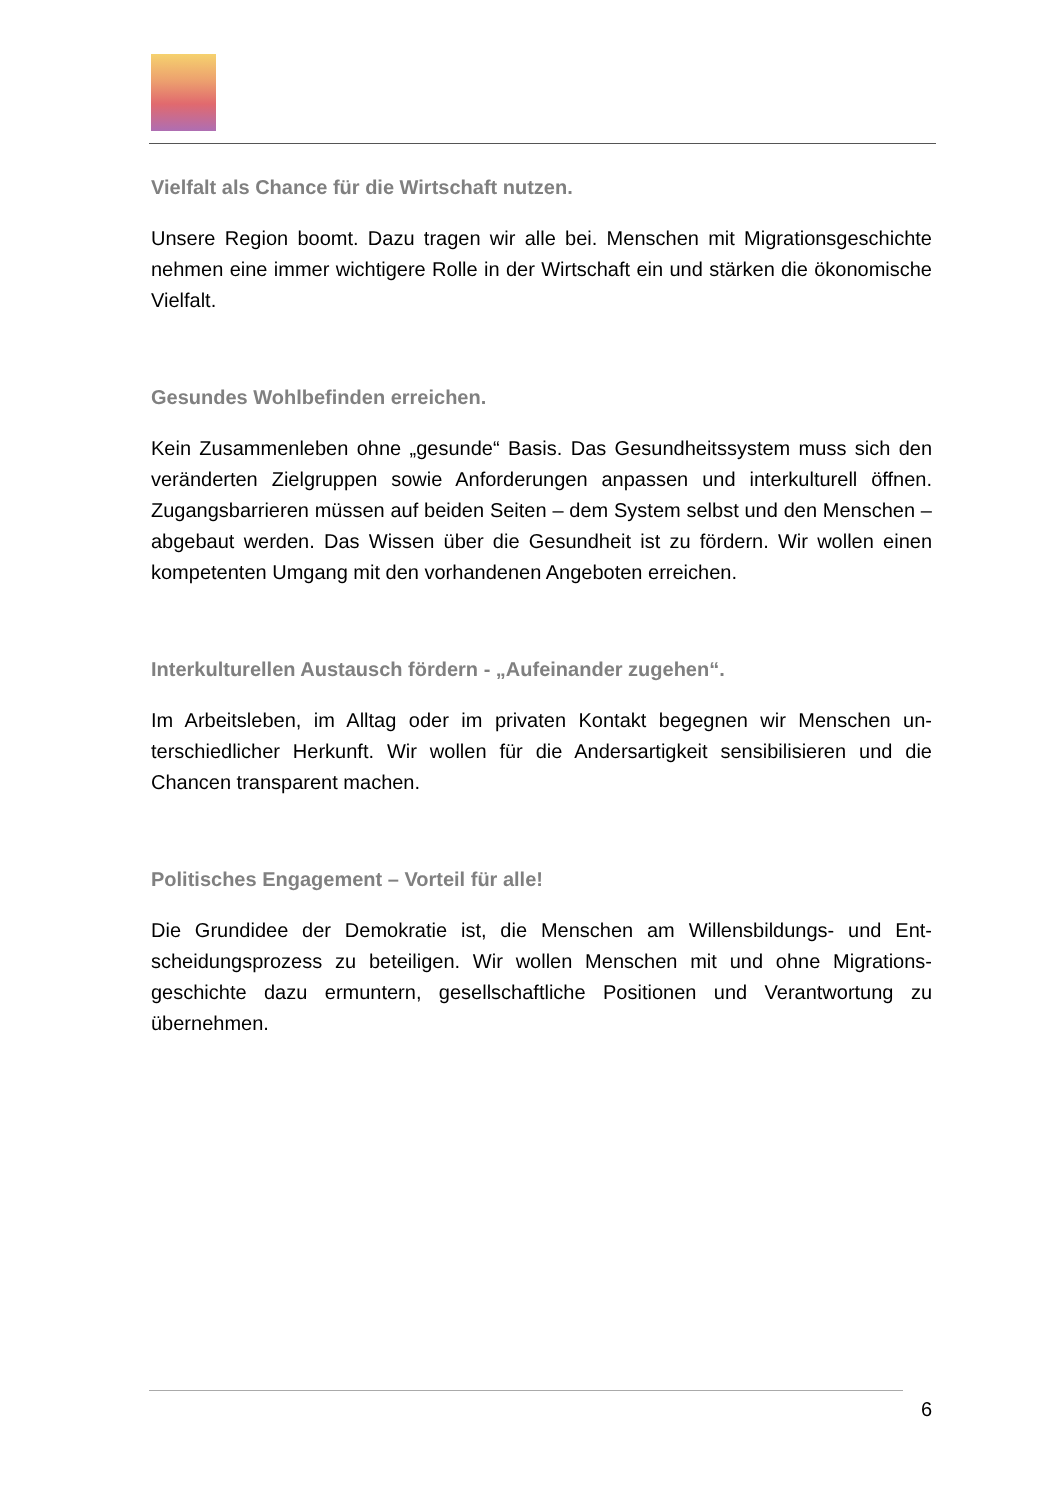Vielfalt als Chance für die Wirtschaft nutzen.
Unsere Region boomt. Dazu tragen wir alle bei. Menschen mit Migrationsge­schichte nehmen eine immer wichtigere Rolle in der Wirtschaft ein und stärken die ökonomische Vielfalt.
Gesundes Wohlbefinden erreichen.
Kein Zusammenleben ohne „gesunde“ Basis. Das Gesundheitssystem muss sich den veränderten Zielgruppen sowie Anforderungen anpassen und interkulturell öffnen. Zugangsbarrieren müssen auf beiden Seiten – dem System selbst und den Menschen – abgebaut werden. Das Wissen über die Gesundheit ist zu fördern. Wir wollen einen kompetenten Umgang mit den vorhandenen Angeboten errei­chen.
Interkulturellen Austausch fördern - „Aufeinander zugehen“.
Im Arbeitsleben, im Alltag oder im privaten Kontakt begegnen wir Menschen un­terschiedlicher Herkunft. Wir wollen für die Andersartigkeit sensibilisieren und die Chancen transparent machen.
Politisches Engagement – Vorteil für alle!
Die Grundidee der Demokratie ist, die Menschen am Willensbildungs- und Ent­scheidungsprozess zu beteiligen. Wir wollen Menschen mit und ohne Migrations­geschichte dazu ermuntern, gesellschaftliche Positionen und Verantwortung zu übernehmen.
6